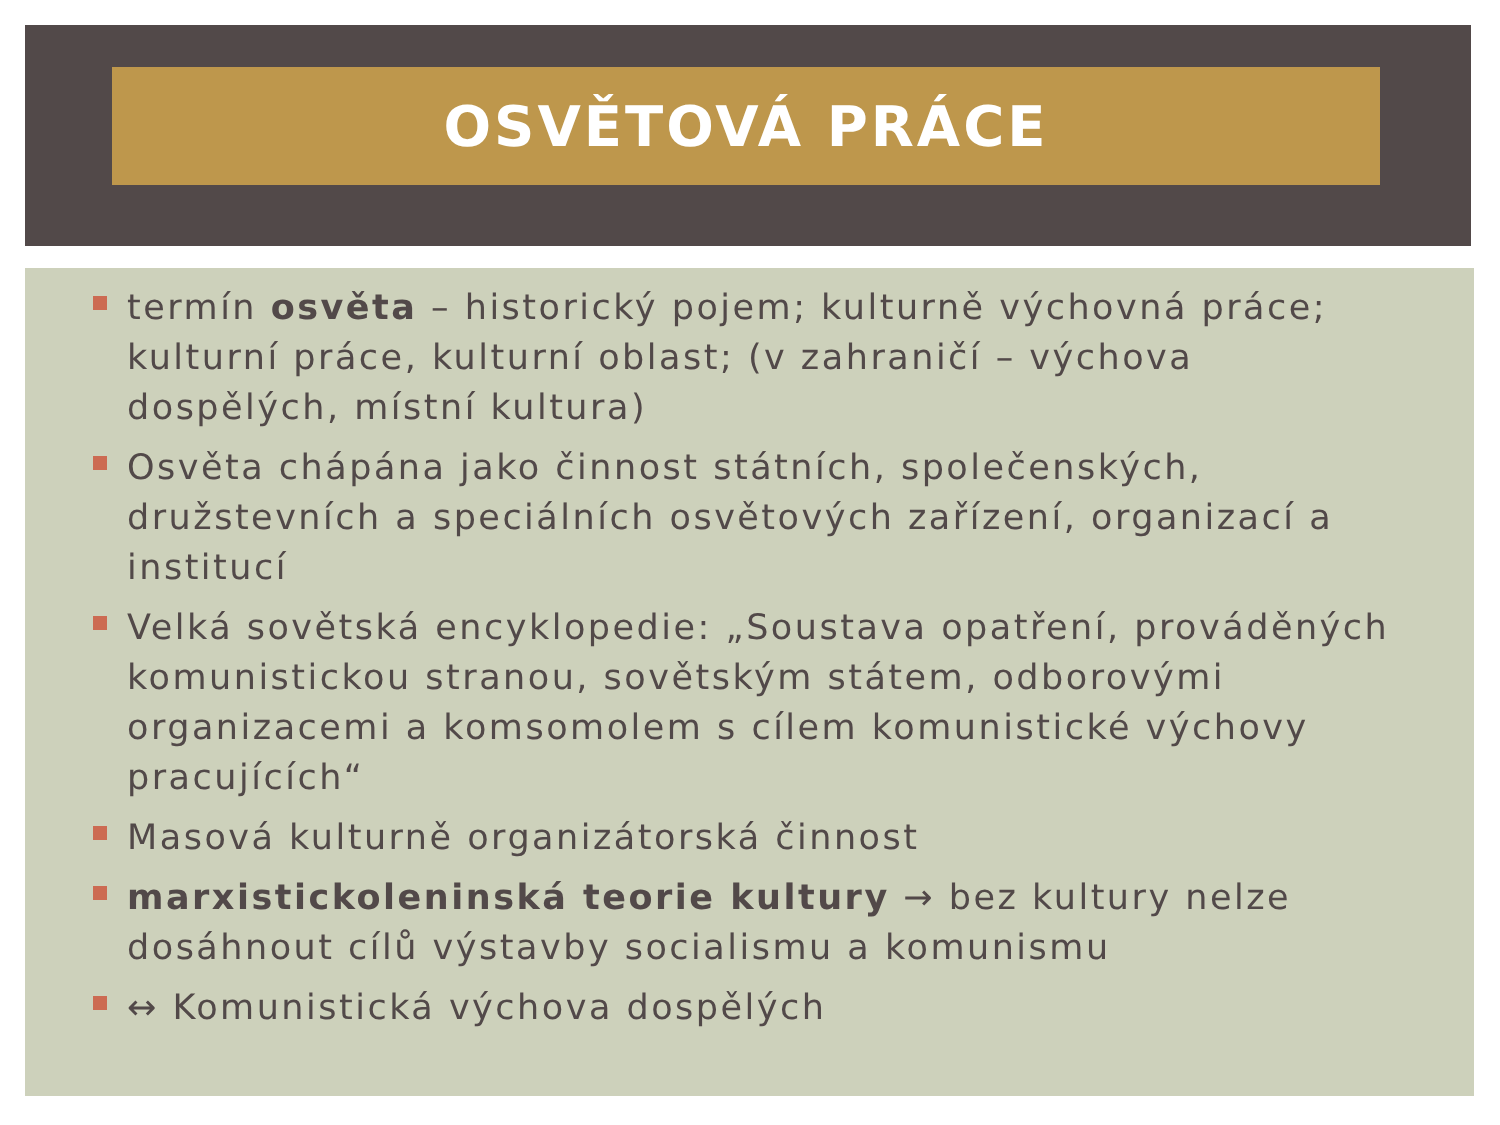OSVĚTOVÁ PRÁCE
termín osvěta – historický pojem; kulturně výchovná práce; kulturní práce, kulturní oblast; (v zahraničí – výchova dospělých, místní kultura)
Osvěta chápána jako činnost státních, společenských, družstevních a speciálních osvětových zařízení, organizací a institucí
Velká sovětská encyklopedie: „Soustava opatření, prováděných komunistickou stranou, sovětským státem, odborovými organizacemi a komsomolem s cílem komunistické výchovy pracujících“
Masová kulturně organizátorská činnost
marxistickoleninská teorie kultury → bez kultury nelze dosáhnout cílů výstavby socialismu a komunismu
↔ Komunistická výchova dospělých